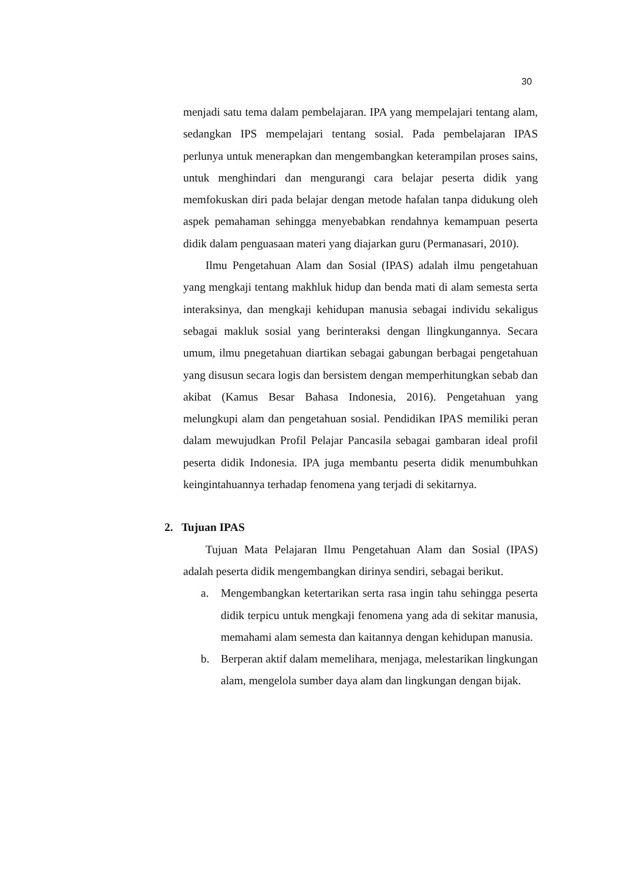30
menjadi satu tema dalam pembelajaran. IPA yang mempelajari tentang alam, sedangkan IPS mempelajari tentang sosial. Pada pembelajaran IPAS perlunya untuk menerapkan dan mengembangkan keterampilan proses sains, untuk menghindari dan mengurangi cara belajar peserta didik yang memfokuskan diri pada belajar dengan metode hafalan tanpa didukung oleh aspek pemahaman sehingga menyebabkan rendahnya kemampuan peserta didik dalam penguasaan materi yang diajarkan guru (Permanasari, 2010).
Ilmu Pengetahuan Alam dan Sosial (IPAS) adalah ilmu pengetahuan yang mengkaji tentang makhluk hidup dan benda mati di alam semesta serta interaksinya, dan mengkaji kehidupan manusia sebagai individu sekaligus sebagai makluk sosial yang berinteraksi dengan llingkungannya. Secara umum, ilmu pnegetahuan diartikan sebagai gabungan berbagai pengetahuan yang disusun secara logis dan bersistem dengan memperhitungkan sebab dan akibat (Kamus Besar Bahasa Indonesia, 2016). Pengetahuan yang melungkupi alam dan pengetahuan sosial. Pendidikan IPAS memiliki peran dalam mewujudkan Profil Pelajar Pancasila sebagai gambaran ideal profil peserta didik Indonesia. IPA juga membantu peserta didik menumbuhkan keingintahuannya terhadap fenomena yang terjadi di sekitarnya.
2. Tujuan IPAS
Tujuan Mata Pelajaran Ilmu Pengetahuan Alam dan Sosial (IPAS) adalah peserta didik mengembangkan dirinya sendiri, sebagai berikut.
a. Mengembangkan ketertarikan serta rasa ingin tahu sehingga peserta didik terpicu untuk mengkaji fenomena yang ada di sekitar manusia, memahami alam semesta dan kaitannya dengan kehidupan manusia.
b. Berperan aktif dalam memelihara, menjaga, melestarikan lingkungan alam, mengelola sumber daya alam dan lingkungan dengan bijak.